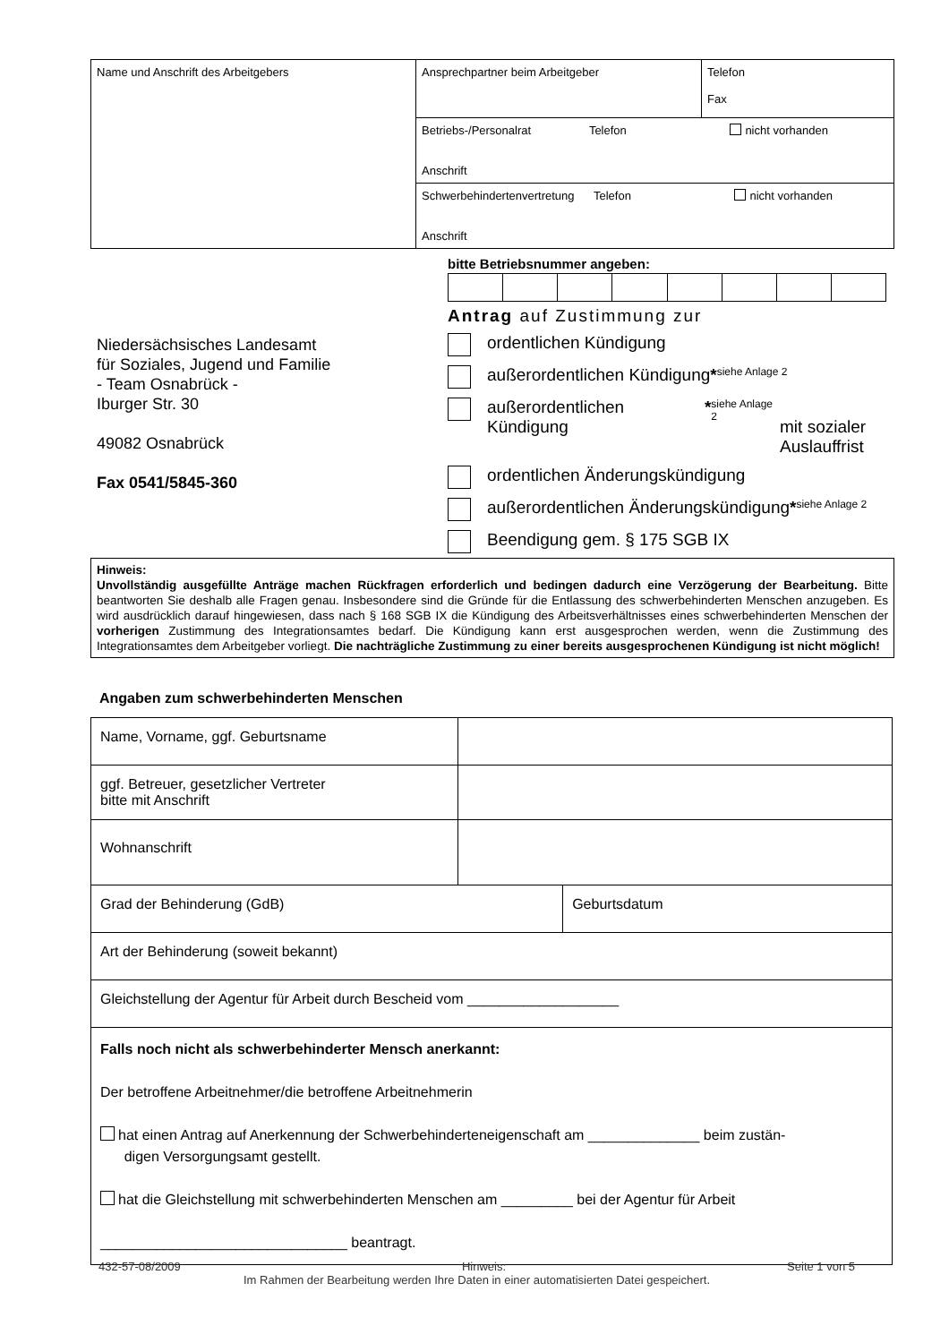| Name und Anschrift des Arbeitgebers | Ansprechpartner beim Arbeitgeber | Telefon Fax |
| | Betriebs-/Personalrat Telefon nicht vorhanden Anschrift | |
| | Schwerbehindertenvertretung Telefon nicht vorhanden Anschrift | |
bitte Betriebsnummer angeben:
Niedersächsisches Landesamt
für Soziales, Jugend und Familie
- Team Osnabrück -
Iburger Str. 30
49082 Osnabrück
Fax 0541/5845-360
Antrag auf Zustimmung zur
ordentlichen Kündigung
außerordentlichen Kündigung *<sup>siehe Anlage 2</sup>
außerordentlichen Kündigung *<sup>siehe Anlage 2</sup>
mit sozialer Auslauffrist
ordentlichen Änderungskündigung
außerordentlichen Änderungskündigung *<sup>siehe Anlage 2</sup>
Beendigung gem. § 175 SGB IX
Hinweis:
Unvollständig ausgefüllte Anträge machen Rückfragen erforderlich und bedingen dadurch eine Verzögerung der Bearbeitung. Bitte beantworten Sie deshalb alle Fragen genau. Insbesondere sind die Gründe für die Entlassung des schwerbehinderten Menschen anzugeben. Es wird ausdrücklich darauf hingewiesen, dass nach § 168 SGB IX die Kündigung des Arbeitsverhältnisses eines schwerbehinderten Menschen der vorherigen Zustimmung des Integrationsamtes bedarf. Die Kündigung kann erst ausgesprochen werden, wenn die Zustimmung des Integrationsamtes dem Arbeitgeber vorliegt. Die nachträgliche Zustimmung zu einer bereits ausgesprochenen Kündigung ist nicht möglich!
Angaben zum schwerbehinderten Menschen
| Name, Vorname, ggf. Geburtsname | | |
| ggf. Betreuer, gesetzlicher Vertreter bitte mit Anschrift | | |
| Wohnanschrift | | |
| Grad der Behinderung (GdB) | | Geburtsdatum |
| Art der Behinderung (soweit bekannt) | | |
| Gleichstellung der Agentur für Arbeit durch Bescheid vom ___________________ | | |
| Falls noch nicht als schwerbehinderter Mensch anerkannt: Der betroffene Arbeitnehmer/die betroffene Arbeitnehmerin hat einen Antrag auf Anerkennung der Schwerbehinderteneigenschaft am ______________ beim zustän- digen Versorgungsamt gestellt. hat die Gleichstellung mit schwerbehinderten Menschen am _________ bei der Agentur für Arbeit _______________________________ beantragt. | | |
432-57-08/2009 Hinweis: Seite 1 von 5
Im Rahmen der Bearbeitung werden Ihre Daten in einer automatisierten Datei gespeichert.